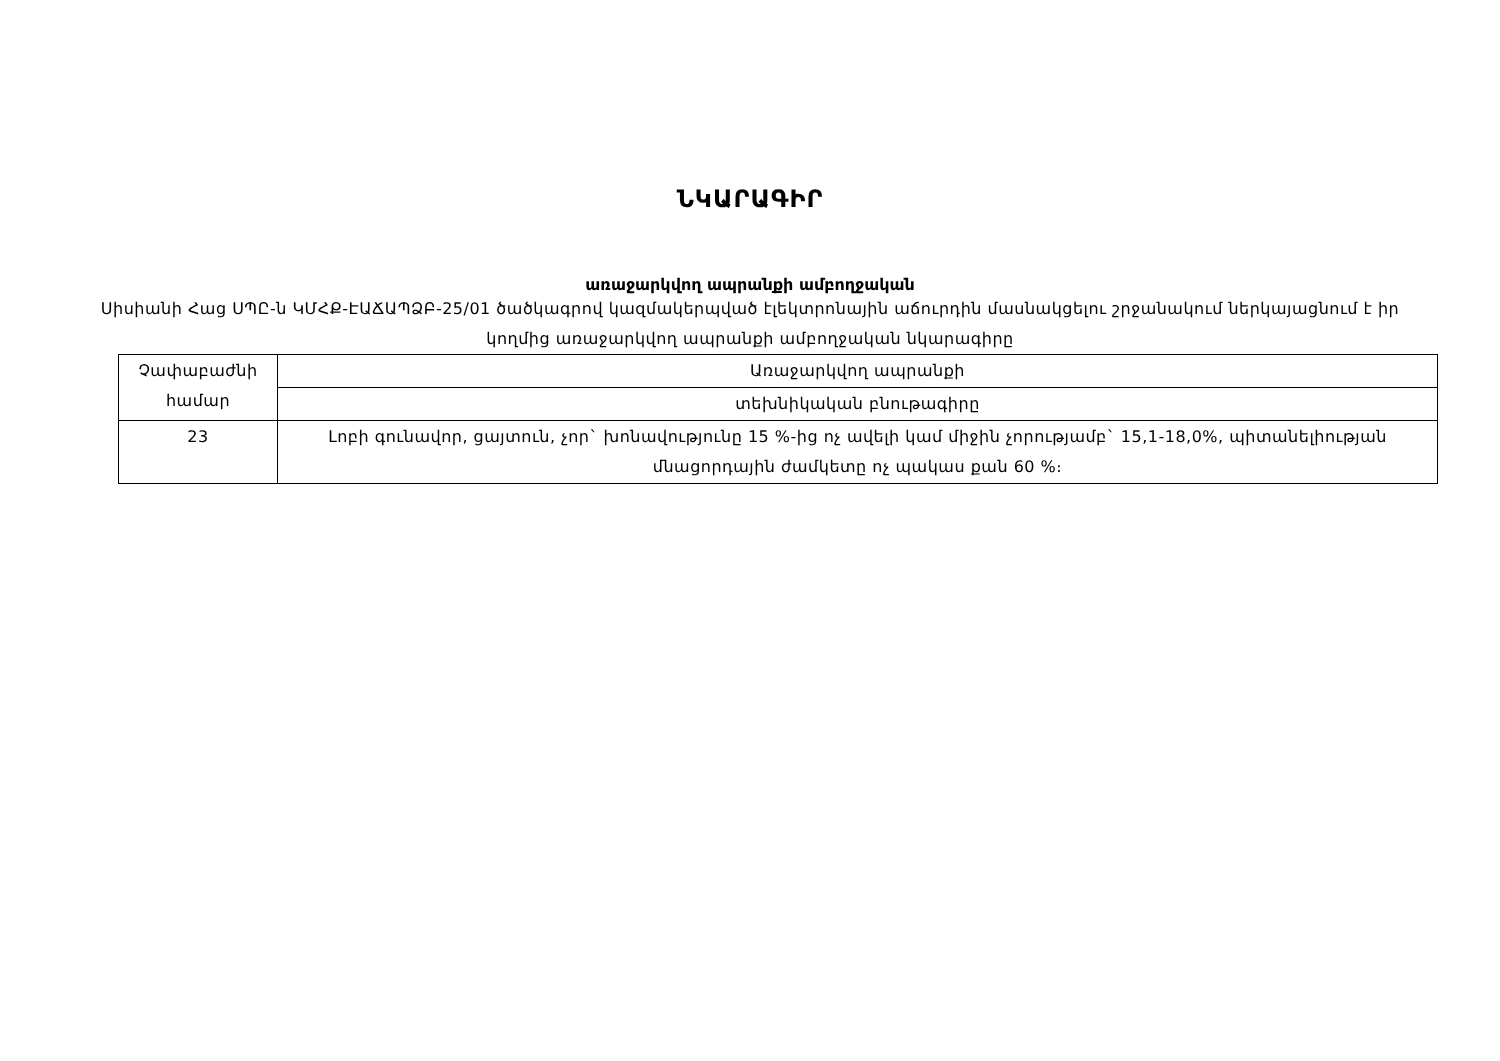ՆԿԱՐԱԳԻՐ
առաջարկվող ապրանքի ամբողջական
Սիսիանի Հաց ՍՊԸ-ն ԿՄՀՔ-ԷԱՃԱՊՁԲ-25/01 ծածկագրով կազմակերպված էլեկտրոնային աճուրդին մասնակցելու շրջանակում ներկայացնում է իր կողմից առաջարկվող ապրանքի ամբողջական նկարագիրը
| Չափաբաժնի համար | Առաջարկվող ապրանքի |
| | տեխնիկական բնութագիրը |
| 23 | Լոբի գունավոր, ցայտուն, չոր` խոնավությունը 15 %-ից ոչ ավելի կամ միջին չորությամբ` 15,1-18,0%, պիտանելիության մնացորդային ժամկետը ոչ պակաս քան 60 %։ |